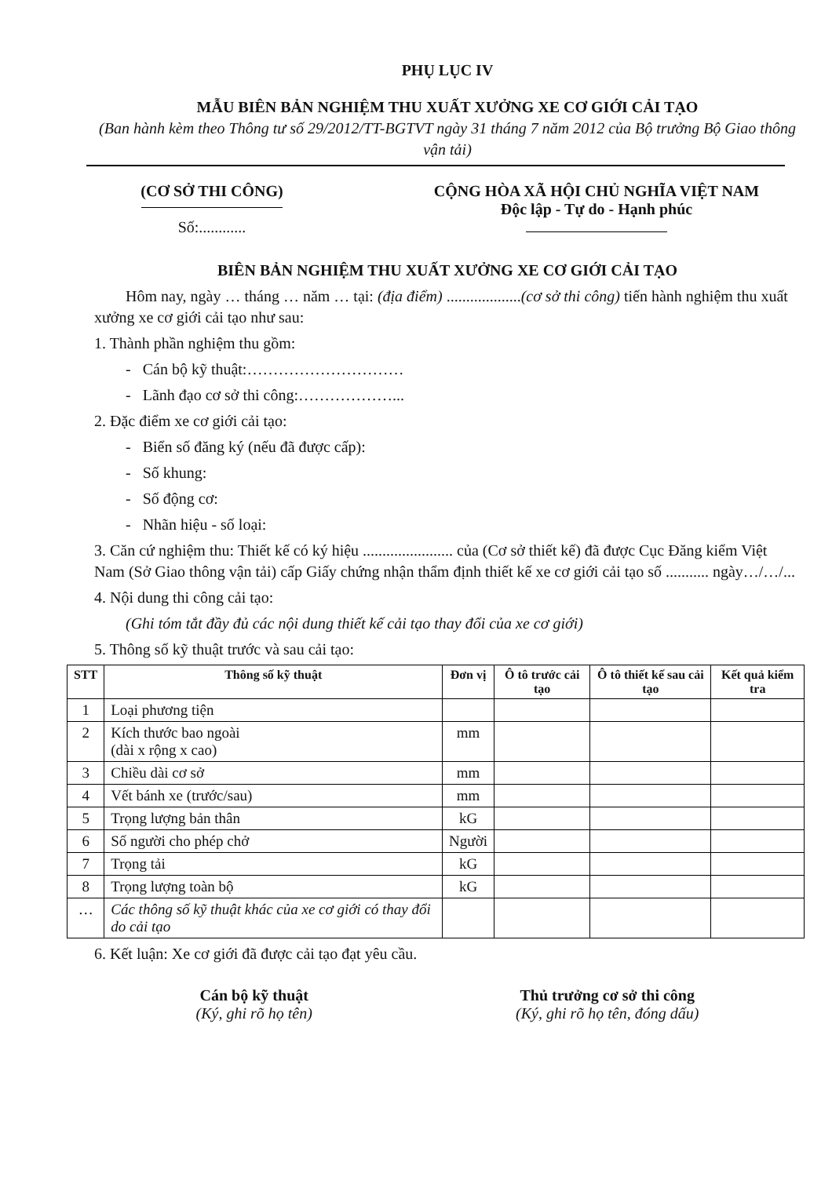PHỤ LỤC IV
MẪU BIÊN BẢN NGHIỆM THU XUẤT XƯỞNG XE CƠ GIỚI CẢI TẠO
(Ban hành kèm theo Thông tư số 29/2012/TT-BGTVT ngày 31 tháng 7 năm 2012 của Bộ trưởng Bộ Giao thông vận tải)
(CƠ SỞ THI CÔNG)
Số:............
CỘNG HÒA XÃ HỘI CHỦ NGHĨA VIỆT NAM
Độc lập - Tự do - Hạnh phúc
BIÊN BẢN NGHIỆM THU XUẤT XƯỞNG XE CƠ GIỚI CẢI TẠO
Hôm nay, ngày … tháng … năm … tại: (địa điểm) ...................(cơ sở thi công) tiến hành nghiệm thu xuất xưởng xe cơ giới cải tạo như sau:
1. Thành phần nghiệm thu gồm:
- Cán bộ kỹ thuật:…………………………
- Lãnh đạo cơ sở thi công:………………...
2. Đặc điểm xe cơ giới cải tạo:
- Biển số đăng ký (nếu đã được cấp):
- Số khung:
- Số động cơ:
- Nhãn hiệu - số loại:
3. Căn cứ nghiệm thu: Thiết kế có ký hiệu ....................... của (Cơ sở thiết kế) đã được Cục Đăng kiểm Việt Nam (Sở Giao thông vận tải) cấp Giấy chứng nhận thẩm định thiết kế xe cơ giới cải tạo số ........... ngày…/…/...
4. Nội dung thi công cải tạo:
(Ghi tóm tắt đầy đủ các nội dung thiết kế cải tạo thay đổi của xe cơ giới)
5. Thông số kỹ thuật trước và sau cải tạo:
| STT | Thông số kỹ thuật | Đơn vị | Ô tô trước cải tạo | Ô tô thiết kế sau cải tạo | Kết quả kiểm tra |
| --- | --- | --- | --- | --- | --- |
| 1 | Loại phương tiện | | | | |
| 2 | Kích thước bao ngoài (dài x rộng x cao) | mm | | | |
| 3 | Chiều dài cơ sở | mm | | | |
| 4 | Vết bánh xe (trước/sau) | mm | | | |
| 5 | Trọng lượng bản thân | kG | | | |
| 6 | Số người cho phép chở | Người | | | |
| 7 | Trọng tải | kG | | | |
| 8 | Trọng lượng toàn bộ | kG | | | |
| … | Các thông số kỹ thuật khác của xe cơ giới có thay đổi do cải tạo | | | | |
6. Kết luận: Xe cơ giới đã được cải tạo đạt yêu cầu.
Cán bộ kỹ thuật
(Ký, ghi rõ họ tên)
Thủ trưởng cơ sở thi công
(Ký, ghi rõ họ tên, đóng dấu)